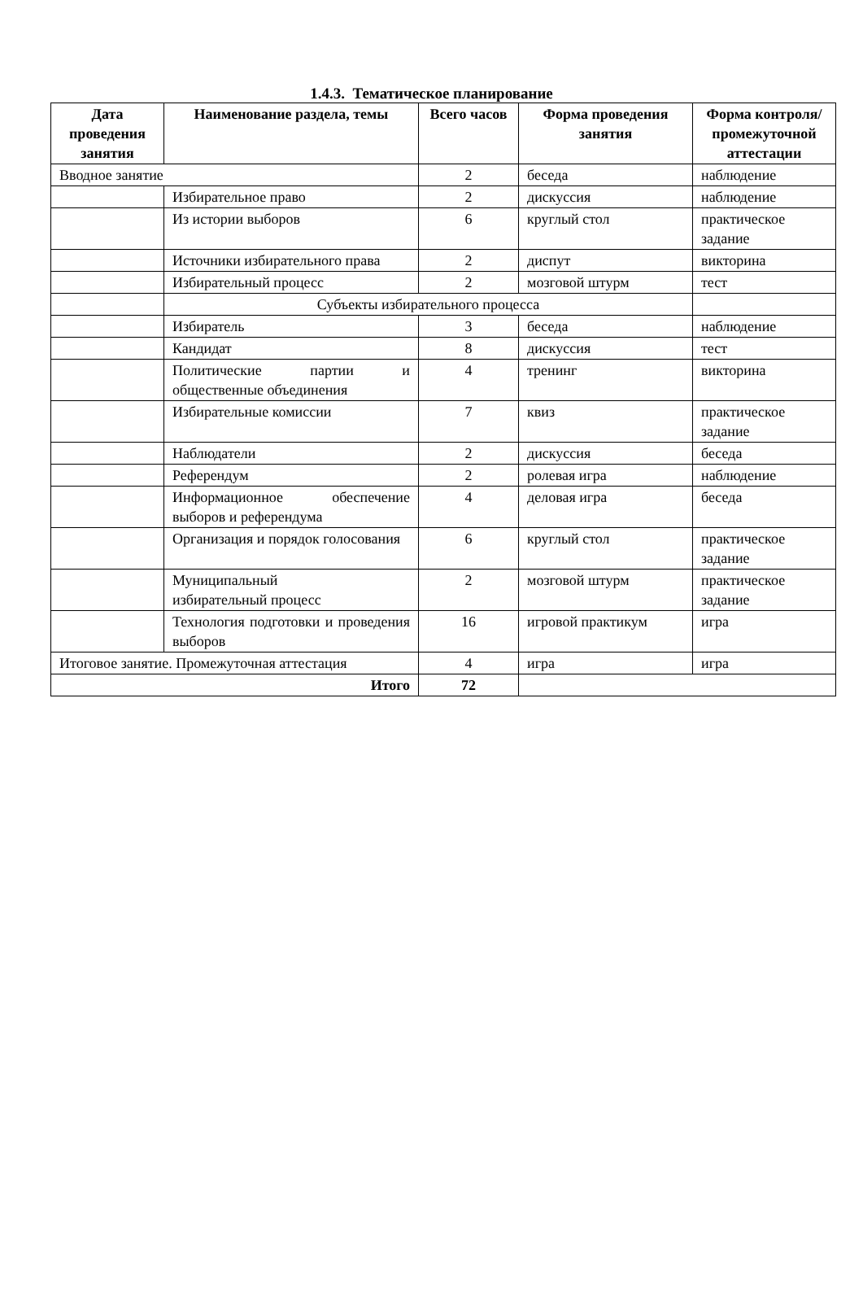1.4.3. Тематическое планирование
| Дата проведения занятия | Наименование раздела, темы | Всего часов | Форма проведения занятия | Форма контроля/ промежуточной аттестации |
| --- | --- | --- | --- | --- |
| Вводное занятие | | 2 | беседа | наблюдение |
| | Избирательное право | 2 | дискуссия | наблюдение |
| | Из истории выборов | 6 | круглый стол | практическое задание |
| | Источники избирательного права | 2 | диспут | викторина |
| | Избирательный процесс | 2 | мозговой штурм | тест |
| | Субъекты избирательного процесса | | | |
| | Избиратель | 3 | беседа | наблюдение |
| | Кандидат | 8 | дискуссия | тест |
| | Политические партии и общественные объединения | 4 | тренинг | викторина |
| | Избирательные комиссии | 7 | квиз | практическое задание |
| | Наблюдатели | 2 | дискуссия | беседа |
| | Референдум | 2 | ролевая игра | наблюдение |
| | Информационное обеспечение выборов и референдума | 4 | деловая игра | беседа |
| | Организация и порядок голосования | 6 | круглый стол | практическое задание |
| | Муниципальный избирательный процесс | 2 | мозговой штурм | практическое задание |
| | Технология подготовки и проведения выборов | 16 | игровой практикум | игра |
| Итоговое занятие. Промежуточная аттестация | | 4 | игра | игра |
| Итого | | 72 | | |